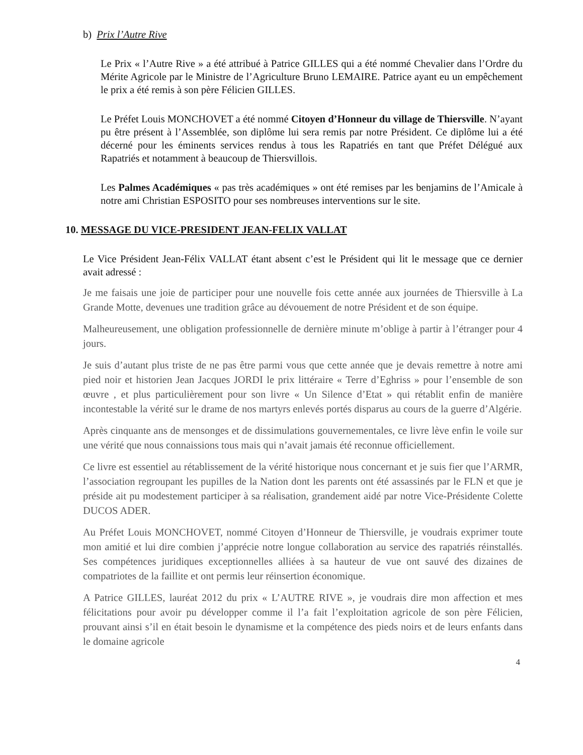b) Prix l’Autre Rive
Le Prix « l’Autre Rive » a été attribué à Patrice GILLES qui a été nommé Chevalier dans l’Ordre du Mérite Agricole par le Ministre de l’Agriculture Bruno LEMAIRE. Patrice ayant eu un empêchement le prix a été remis à son père Félicien GILLES.
Le Préfet Louis MONCHOVET a été nommé Citoyen d’Honneur du village de Thiersville. N’ayant pu être présent à l’Assemblée, son diplôme lui sera remis par notre Président. Ce diplôme lui a été décerné pour les éminents services rendus à tous les Rapatriés en tant que Préfet Délégué aux Rapatriés et notamment à beaucoup de Thiersvillois.
Les Palmes Académiques « pas très académiques » ont été remises par les benjamins de l’Amicale à notre ami Christian ESPOSITO pour ses nombreuses interventions sur le site.
10. MESSAGE DU VICE-PRESIDENT JEAN-FELIX VALLAT
Le Vice Président Jean-Félix VALLAT étant absent c’est le Président qui lit le message que ce dernier avait adressé :
Je me faisais une joie de participer pour une nouvelle fois cette année aux journées de Thiersville à La Grande Motte, devenues une tradition grâce au dévouement de notre Président et de son équipe.
Malheureusement, une obligation professionnelle de dernière minute m’oblige à partir à l’étranger pour 4 jours.
Je suis d’autant plus triste de ne pas être parmi vous que cette année que je devais remettre à notre ami pied noir et historien Jean Jacques JORDI le prix littéraire « Terre d’Eghriss » pour l’ensemble de son œuvre , et plus particulièrement pour son livre « Un Silence d’Etat » qui rétablit enfin de manière incontestable la vérité sur le drame de nos martyrs enlevés portés disparus au cours de la guerre d’Algérie.
Après cinquante ans de mensonges et de dissimulations gouvernementales, ce livre lève enfin le voile sur une vérité que nous connaissions tous mais qui n’avait jamais été reconnue officiellement.
Ce livre est essentiel au rétablissement de la vérité historique nous concernant et je suis fier que l’ARMR, l’association regroupant les pupilles de la Nation dont les parents ont été assassinés par le FLN et que je préside ait pu modestement participer à sa réalisation, grandement aidé par notre Vice-Présidente Colette DUCOS ADER.
Au Préfet Louis MONCHOVET, nommé Citoyen d’Honneur de Thiersville, je voudrais exprimer toute mon amitié et lui dire combien j’apprécie notre longue collaboration au service des rapatriés réinstallés. Ses compétences juridiques exceptionnelles alliées à sa hauteur de vue ont sauvé des dizaines de compatriotes de la faillite et ont permis leur réinsertion économique.
A Patrice GILLES, lauréat 2012 du prix « L’AUTRE RIVE », je voudrais dire mon affection et mes félicitations pour avoir pu développer comme il l’a fait l’exploitation agricole de son père Félicien, prouvant ainsi s’il en était besoin le dynamisme et la compétence des pieds noirs et de leurs enfants dans le domaine agricole
4